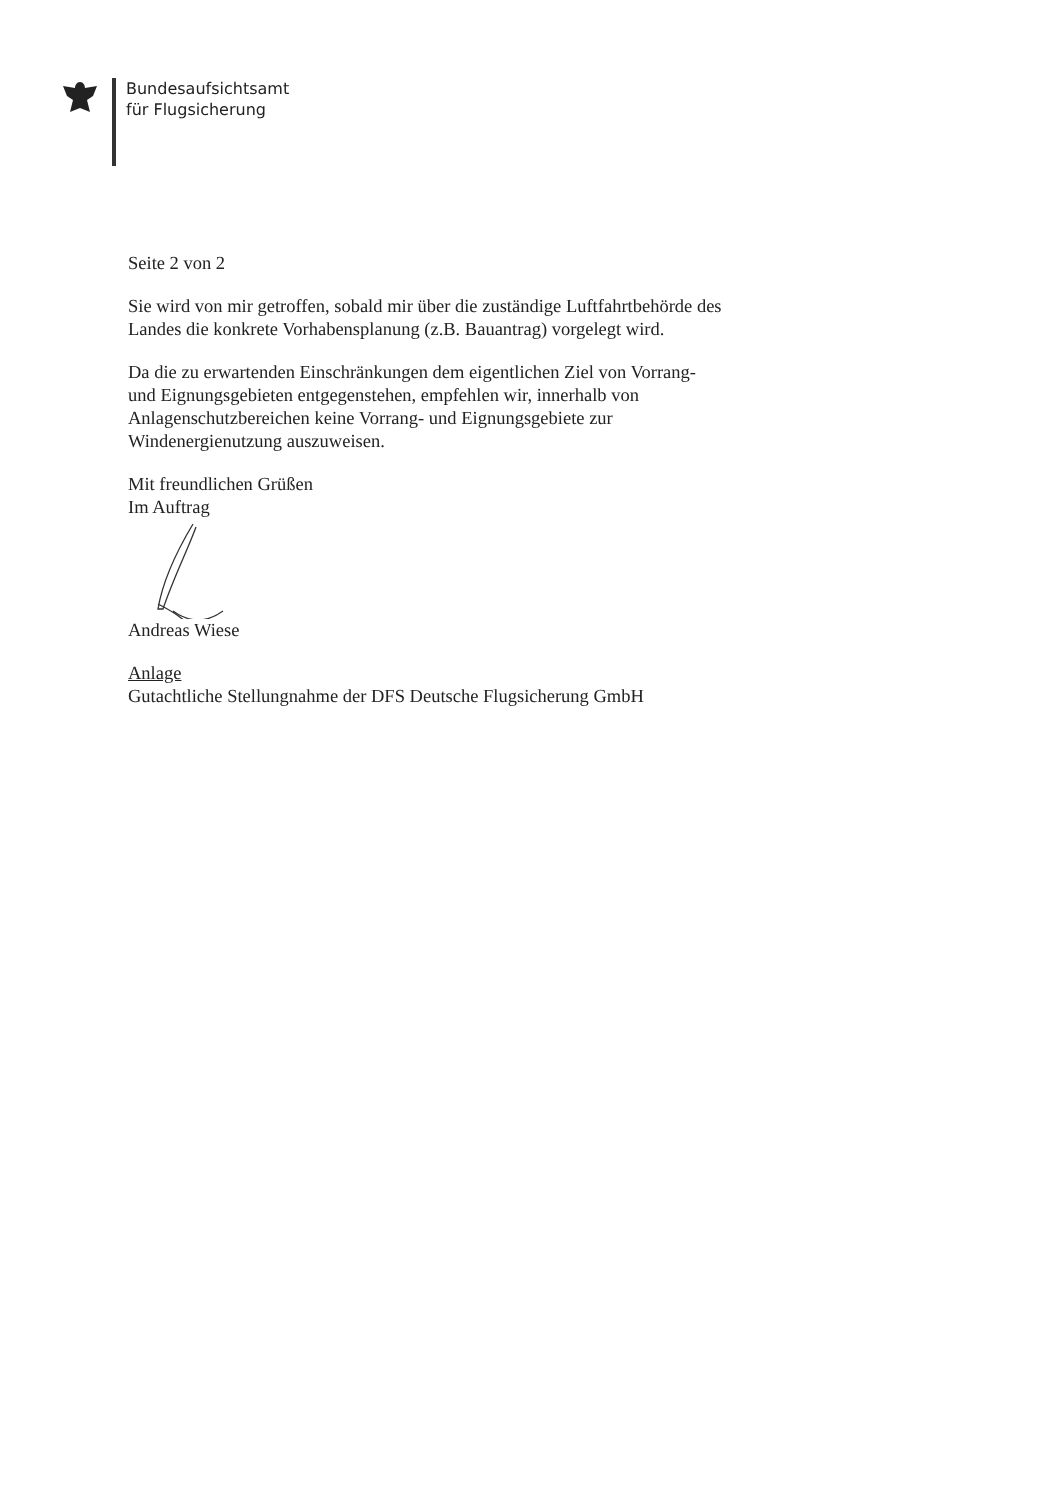Bundesaufsichtsamt
für Flugsicherung
Seite 2 von 2
Sie wird von mir getroffen, sobald mir über die zuständige Luftfahrtbehörde des Landes die konkrete Vorhabensplanung (z.B. Bauantrag) vorgelegt wird.
Da die zu erwartenden Einschränkungen dem eigentlichen Ziel von Vorrang- und Eignungsgebieten entgegenstehen, empfehlen wir, innerhalb von Anlagenschutzbereichen keine Vorrang- und Eignungsgebiete zur Windenergienutzung auszuweisen.
Mit freundlichen Grüßen
Im Auftrag
Andreas Wiese
Anlage
Gutachtliche Stellungnahme der DFS Deutsche Flugsicherung GmbH